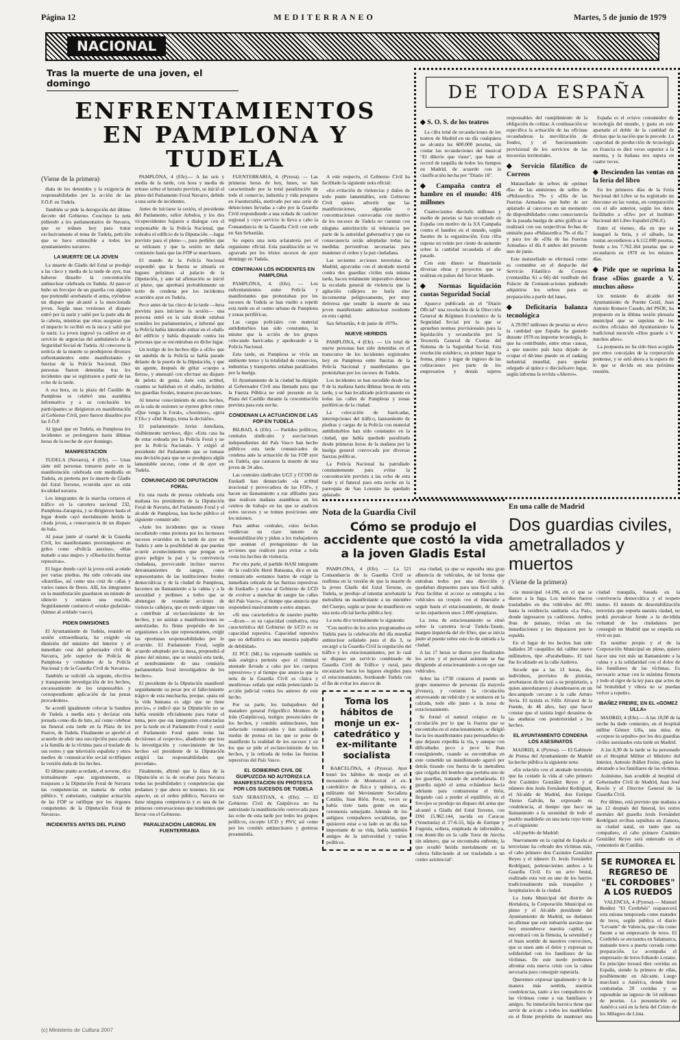Página 12 MEDITERRANEO Martes, 5 de junio de 1979
NACIONAL
Tras la muerte de una joven, el domingo
ENFRENTAMIENTOS
EN PAMPLONA Y TUDELA
(Viene de la primera)
diata de los detenidos y la exigencia de responsabilidades por la acción de las F.O.P. en Tudela.
También se pide la derogación del último decreto del Gobierno. Concluye la nota pidiendo a los parlamentarios de Navarra, que se reúnen hoy para tratar exclusivamente el tema de Tudela, petición que se hace extensible a todos los ayuntamientos navarros.
LA MUERTE DE LA JOVEN
La muerte de Gladis del Estal se produjo a las cinco y media de la tarde de ayer, tras haberse disuelto la concentración antinuclear celebrada en Tudela. Al parecer hubo un forcejeo de un guardia con alguien que pretendió arrebatarle el arma, oyéndose un disparo que alcanzó a la mencionada joven. Según unas versiones el disparo entró por la nariz y salió por la parte alta de la cabeza, mientras que otras aseguran que el impacto lo recibió en la nuca y salió por la nariz. La joven ingresó ya cadáver en el servicio de urgencias del ambulatorio de la Seguridad Social de Tudela. Al conocerse la noticia de la muerte se produjeron diversos enfrentamientos entre manifestantes y fuerzas de la Policía Nacional. Diez personas fueron detenidas tras los incidentes que se registraron a partir de las ocho de la tarde.
A esa hora, en la plaza del Castillo de Pamplona se celebró una asamblea informativa y a su conclusión los participantes se dirigieron en manifestación al Gobierno Civil, pero fueron disueltos por las F.O.P.
Al igual que en Tudela, en Pamplona los incidentes se prolongaron hasta últimas horas de la noche de ayer domingo.
MANIFESTACION
TUDELA (Navarra), 4 (Efe). — Unas siete mil personas tomaron parte en la manifestación celebrada este mediodía en Tudela, en protesta por la muerte de Gladis del Estal Terreno, ocurrida ayer en esta localidad navarra.
Los integrantes de la marcha cortaron el tráfico en la carretera nacional 232, Pamplona-Zaragoza, y se dirigieron hasta el lugar donde cayó mortalmente herida la citada joven, a consecuencia de un disparo de bala.
Al pasar junto al cuartel de la Guardia Civil, los manifestantes prorrumpieron en gritos como «Policía asesina», «Han matado a una mujer» y «Disolución fuerzas represivas».
El lugar donde cayó la joven está acotado por varias piedras. Ha sido colocada una «ikurriña», así como una cruz de cañas y varios ramos de flores. Allí, los integrantes en la manifestación guardaron un minuto de silencio y rezaron una oración. Seguidamente cantaron el «eusko gudariak» (himno al soldado vasco).
PIDEN DIMISIONES
El Ayuntamiento de Tudela, reunido en sesión extraordinaria, ha exigido «la dimisión del ministro del Interior y el inmediato cese del gobernador civil de Navarra, jefe superior de Policía de Pamplona y condantes de la Policía Nacional y de la Guardia Civil de Navarra».
También se solicitó «la urgente, efectiva y transparente investigación de los hechos, encausamiento de los responsables y correspondiente aplicación de las penas procedentes».
Se acordó igualmente colocar la bandera de Tudela a media asta y declarar esta jornada como día de luto, así como celebrar un funeral esta tarde en la Plaza de los Fueros, de Tudela. Finalmente se aprobó el acuerdo de abrir una suscripción para ayuda a la familia de la víctima para el traslado de sus restos y que televisión española y otros medios de comunicación social rectifiquen la versión dada de los hechos.
El último punto acordado, el noveno, dice textualmente «que urgentemente, se traspasen a la Diputación Foral de Navarra las competencias en materia de orden público. Y entretanto, cualquier actuación de las FOP se ratifique por los órganos competentes de la Diputación Foral de Navarra».
INCIDENTES ANTES DEL PLENO
PAMPLONA, 4 (Efe).— A las seis y media de la tarde, con hora y media de retraso sobre el horario previsto, se inició el pleno del Parlamento Foral Navarro, debido a una serie de incidentes.
Antes de iniciarse la sesión, el presidente del Parlamento, señor Arbeloa, y los dos vicepresidentes bajaron a dialogar con el responsable de la Policía Nacional, que rodeaba el edificio de la Diputación —lugar previsto para el pleno—, para pedirles que se retirasen y que la sesión no daría comienzo hasta que las FOP se marchasen.
El mando de la Policía Nacional respondió que la fuerza se situaría en lugares próximos al palacio de la Diputación, y ante tal afirmación se inició el pleno, que aprobará probablemente un texto de condena por los incidentes ocurridos ayer en Tudela.
Poco antes de las cinco de la tarde —hora prevista para iniciarse la sesión— una persona entró en la sala donde estaban reunidos los parlamentarios, e informó que la Policía había intentado entrar en el «hall» del edificio y había disparado contra las personas que se encontraban en dicho lugar.
Un testigo de los hechos dijo a «Efe» que un autobús de la Policía se había parado delante de la puerta de la Diputación, y que un agente, después de gritar «cuerpo a tierra», y amenazó con efectuar un disparo de pelota de goma. Ante esta actitud, cuantos se hallaban en el «hall», incluidos los guardias forales, tomaron precauciones.
Al tenerse conocimiento de estos hechos, en la sala de sesiones se oyeron gritos como «Que venga la Foral», «Asesinos», «gora ETA» y «Del Burgo, toma la decisión».
El parlamentario Javier Antoñana, visiblemente nervioso, dijo: «Esta casa ha de estar rodeada por la Policía Foral y no por la Policía Nacional». Y exigió al presidente del Parlamento que se tomase una decisión para que no se produjera algún lamentable suceso, como el de ayer en Tudela.
COMUNICADO DE DIPUTACION FORAL
En una rueda de prensa celebrada esta mañana los presidentes de la Diputación Foral de Navarra, del Parlamento Foral y el alcalde de Pamplona, han hecho público el siguiente comunicado:
«Ante los incidentes que se vienen sucediendo como protesta por los luctuosos sucesos ocurridos en la tarde de ayer en Tudela y ante la posibilidad de que puedan ocurrir acontecimientos que pongan en grave peligro la paz y la convivencia ciudadana, provocando incluso nuevos derramamientos de sangre, como representantes de las instituciones forales democráticas y de la ciudad de Pamplona, hacemos un llamamiento a la calma y a la serenidad y pedimos a todos que se abstengan de reanudar acciones de violencia callejera, que en modo alguno van a contribuir al esclarecimiento de los hechos, y no asistan a manifestaciones no autorizadas. Es firme propósito de los organismos a los que representamos, exigir las oportunas responsabilidades por lo ocurrido. El Parlamento Foral, según acuerdo adoptado por la mesa, propondrá al pleno del mismo, que se reunirá esta tarde, el nombramiento de una comisión parlamentaria foral investigadora de los hechos».
El presidente de la Diputación manifestó seguidamente su pesar por el fallecimiento trágico de esta muchacha, porque, «para mí la vida humana es algo que no tiene precio», e indicó que la Diputación no se había reunido oficialmente para tratar el tema, pero que sus integrantes contactarían por la tarde en el Parlamento Foral y «será el Parlamento Foral quien tome las decisiones al respecto», añadiendo que tras la investigación y conocimiento de los hechos «el presidente de la Diputación exigirá las responsabilidades que procedan».
Finalmente, afirmó que la línea de la Diputación es la de recabar para Navarra todas las posibilidades y competencias que podamos y que ahora no tenemos. En ese aspecto, en el orden público, Navarra no tiene ninguna competencia y es una de las primeras conversaciones que tendremos que llevar con el Gobierno.
PARALIZACION LABORAL EN FUENTERRABIA
FUENTERRABIA, 4. (Pyresa). — Las primeras horas de hoy, lunes, se han caracterizado por la total paralización de todo el comercio, industria y vida pesquera en Fuenterrabía, motivado por una serie de detenciones llevadas a cabo por la Guardia Civil respondiendo a una redada de carácter regional y cuyo servicio lo lleva a cabo la Comandancia de la Guardia Civil con sede en San Sebastián.
Se espera una nota aclaratoria por el organismo oficial. Esta paralización se ve agravada por los tristes sucesos de ayer domingo en Tudela.
CONTINUAN LOS INCIDENTES EN PAMPLONA
PAMPLONA, 4. (Efe). — Los enfrentamientos entre Policía y manifestantes que protestaban por los sucesos de Tudela se han vuelto a repetir esta tarde en el centro urbano de Pamplona y zonas periféricas.
Las cargas policiales con material antidisturbios han sido constantes, lo mismo que la acción de los grupos colocando barricadas y apedreando a la Policía Nacional.
Esta tarde, en Pamplona se vivía un ambiente tenso y la totalidad de comercios, industrias y transportes estaban paralizados por la huelga.
El Ayuntamiento de la ciudad ha dirigido al Gobernador Civil una llamada para que la Fuerza Pública no esté presente en la Plaza del Castillo durante la concentración prevista para esta noche.
CONDENAN LA ACTUACION DE LAS FOP EN TUDELA
BILBAO, 4. (Efe). — Partidos políticos, centrales sindicales y asociaciones independientes del País Vasco han hecho públicos esta tarde comunicados de condena ante la actuación de las FOP ayer en Tudela, que causaron la muerte de una joven de 24 años.
Las centrales sindicales UGT y CCOO de Euskadi han denunciado «la actitud irracional y provocadora de las FOP», y hacen un llamamiento a sus afiliados para que realicen mañana asambleas en los centros de trabajo en las que se analicen estos sucesos y se tomen posiciones ante los mismos.
Para ambas centrales, estos hechos conllevan un claro intento de desestabilización y piden a los trabajadores que asuman el protagonismo de las acciones que realicen para evitar a toda costa los hechos de violencia.
Por otra parte, el partido HASI integrante de la coalición Herri Batasuna, dice en un comunicado «estamos hartos de exigir la inmediata retirada de las fuerzas represivas de Euskadi» y acusa al Gobierno de UCD de «volver a manchar de sangre las calles del País Vasco», al tiempo que anuncia que responderá masivamente a estos ataques.
«Si una característica de nuestro pueblo —dicen— es su capacidad combativa, otra característica del Gobierno de UCD es su capacidad represiva. Capacidad represiva que en definitiva es una muestra palpable de debilidad».
El PCE (ML) ha expresado también su más enérgica protesta «por el criminal atentado llevado a cabo por los cuerpos represivos» y al tiempo que anuncia que la nota de la Guardia Civil es cínica y mentirosa» señala que están potenciando la acción judicial contra los autores de este hecho.
Por su parte, los trabajadores del matadero general Frigorífico Montero de Irún (Guipúzcoa), testigos presenciales de los hechos, y comités antinucleares, han redactado comunicados y han realizado ruedas de prensa en las que se pone de manifiesto la realidad de los sucesos y en los que se pide el esclarecimiento de los hechos, y la retirada de todas las fuerzas represivas del País Vasco.
EL GOBIERNO CIVIL DE GUIPUZCOA NO AUTORIZA LA MANIFESTACION EN PROTESTA POR LOS SUCESOS DE TUDELA
SAN SEBASTIAN, 4. (Efe). — El Gobierno Civil de Guipúzcoa no ha autorizado la manifestación convocada para las ocho de esta tarde por todos los grupos políticos, excepto UCD y PNV, así como por los comités antinucleares y gestoras proamnistía.
A este respecto, el Gobierno Civil ha facilitado la siguiente nota oficial:
«En evitación de violencias y daños de todo punto lamentables, este Gobierno Civil quiere advertir que las manifestaciones, algaradas o concentraciones convocadas con motivo de los sucesos de Tudela no cuentan con ninguna autorización ni tolerancia por parte de la autoridad gubernativa y que en consecuencia serán adoptadas todas las medidas preventivas necesarias para mantener el orden y la paz ciudadana.
Las recientes acciones terroristas de Madrid, agravadas con el atentado mortal contra dos guardias civiles esta misma tarde, hacen totalmente imperativo detener la escalada general de violencia que la agitación callejera no haría sino incrementar peligrosamente, por muy dolorosa que resulte la muerte de una joven manifestante antinuclear residente en esta capital.
San Sebastián, 4 de junio de 1979».
NUEVE HERIDOS
PAMPLONA, 4 (Efe). — Un total de nueve personas han sido detenidas en el transcurso de los incidentes registrados hoy en Pamplona entre fuerzas de la Policía Nacional y manifestantes que protestaban por los sucesos de Tudela.
Los incidentes se han sucedido desde las 9 de la mañana hasta últimas horas de esta tarde, y se han localizado prácticamente en todas las calles de Pamplona y zonas periféricas de la ciudad.
La colocación de barricadas, interrupciones del tráfico, lanzamiento de piedras y cargas de la Policía con material antidisturbios han sido constantes en la ciudad, que había quedado paralizada desde primeras horas de la mañana por la huelga general convocada por diversas fuerzas políticas.
La Policía Nacional ha patrullado constantemente para evitar la concentración prevista a las ocho de esta tarde y el funeral para esta noche en la parroquia de San Lorenzo ha quedado aplazado.
DE TODA ESPAÑA
◆ S. O. S. de los teatros
La cifra total de recaudaciones de los teatros de Madrid en un día cualquiera no alcanza las 600.000 pesetas, sin contar las recaudaciones del musical "El diluvio que viene", que bate el record de taquilla de todos los tiempos en Madrid, de acuerdo con la clasificación hecha por "Diario 16".
◆ Campaña contra el hambre en el mundo: 416 millones
Cuatrocientos dieciséis millones y medio de pesetas se han recaudado en España con motivo de la XX Campaña contra el hambre en el mundo, según fuentes de la organización. Esta cifra supone un veinte por ciento de aumento sobre la cantidad recaudada el año pasado.
Con este dinero se financiarán diversas obras y proyectos que se realizan en países del Tercer Mundo.
◆ Normas liquidación cuotas Seguridad Social
Aparece publicada en el "Diario Oficial" una resolución de la Dirección General de Régimen Económico de la Seguridad Social por la que se aprueban normas provisionales para la liquidación y recaudación por la Tesorería General de Cuotas del Sistema de la Seguridad Social. Esta resolución establece, en primer lugar la forma, plazo y lugar de ingreso de las cotizaciones por parte de los empresarios y demás sujetos responsables del cumplimiento de la obligación de cotizar. A continuación se especifica la actuación de las oficinas recaudadoras la movilización de fondos, y el funcionamiento provisional de los servicios de las tesorerías territoriales.
◆ Servicio filatélico de Correos
Matasellado de sobres de «primer día» de las emisiones de sellos de «Philaserdica 79» y «Día de las Fuerzas Armadas» que hubo de ser aplazado al carecerse en un momento de disponibilidades como consecuencia de la pasada huelga de artes gráficas se realizará con sus respectivas fechas de emisión para «Philaserdica 79» el día 7 y para los de «Día de las Fuerzas Armadas» el día 8 ambos del presente mes de junio.
Este matasellado se efectuará como es costumbre en el despacho del Servicio Filatélico de Correos (ventanillas 61 a 66) del vestíbulo del Palacio de Comunicaciones pudiendo adquirirse los sobres para su preparación a partir del lunes.
◆ Deficitaria balanza tecnológica
A 29.987 millones de pesetas se eleva la cantidad que España ha gastado durante 1978 en importar tecnología, lo que ha contribuido, entre otras causas, a que nuestro país haya dejado de ocupar el décimo puesto en el ranking industrial mundial, para quedar relegado al quince o dieciséisavo lugar, según informa la revista «Ahorro».
España es el octavo consumidor de tecnología del mundo, y gasta en este apartado el doble de la cantidad de divisas que la nación que la precede. La capacidad de producción de tecnología en Francia es diez veces superior a la nuestra, y la italiana nos supera en cuatro veces.
◆ Descienden las ventas en la feria del libro
En los primeros días de la Feria Nacional del Libro se ha registrado un descenso en las ventas, en comparación con el año anterior, según los datos facilitados a «Efe» por el Instituto Nacional del Libro Español (INLE).
Entre el viernes, día en que se inauguró la feria, y el sábado, las ventas ascendieron a 6.112.000 pesetas, frente a los 7.762.164 pesetas que se recaudaron en 1978 en los mismos días.
◆ Pide que se suprima la frase «Dios guarde a V. muchos años»
Un teniente de alcalde del Ayuntamiento de Puente Genil, Juan Antonio Romero Casado, del PSOE, ha propuesto en la última sesión plenaria municipal que se suprima de los escritos oficiales del Ayuntamiento la tradicional mención «Dios guarde a V. muchos años».
La propuesta no ha sido bien acogida por otros concejales de la corporación pontense, y se está ahora a la espera de lo que se decida en una próxima reunión.
Nota de la Guardia Civil
Cómo se produjo el accidente que costó la vida a la joven Gladis Estal
PAMPLONA, 4 (Efe). — La 521 Comandancia de la Guardia Civil se reafirma en la versión de que la muerte de la joven Gladis del Estal Terreno, en Tudela, se produjo al intentar arrebatarle la metralleta un manifestante a un miembro del Cuerpo, según se pone de manifiesto en una nota oficial hecha pública hoy.
La nota dice textualmente lo siguiente:
"Con motivo de los actos programados en Tudela para la celebración del día mundial antinuclear señalado para el día 3, se encargó a la Guardia Civil la regulación del tráfico y los estacionamientos, por lo cual se dispuso un servicio combinado de Guardia Civil de Tráfico y rural, para encauzarlo hacia los lugares elegidos para el estacionamiento, bordeando Tudela con el fin de evitar los atascos de
Toma los hábitos de monje un ex-catedrático y ex-militante socialista
BARCELONA, 4 (Pyresa). Ayer tomó los hábitos de monje en el monasterio de Montserrat el ex-catedrático de física y química, ex-militante del Movimiento Socialista Catalán, Juan Rión. Pocas, veces se había visto tanta gente en una ceremonia semejante. Además de los antiguos compañeros socialistas, que quisieron estar a su lado en un día tan importante de su vida, había también amigos de la universidad y varios políticos.
esa ciudad, ya que se esperaba una gran afluencia de vehículos, de tal forma que entraban todos por una dirección y quedaban dispuestos para una fácil salida. Para facilitar el acceso se entregaba a los vehículos un croquis con el itinerario a seguir hasta el estacionamiento, de donde se les repartieron unos 2.000 ejemplares.
La zona de estacionamiento se situó sobre la carretera local Tudela-Tauste, margen izquierda del río Ebro, que se inicia junto al puente sobre este río de entrada a la ciudad.
A las 17 horas se dieron por finalizados los actos y el personal asistente se fue dirigiendo al estacionamiento a recoger sus vehículos.
Sobre las 17'30 cruzaron el puente un grupo numeroso de personas (la mayoría jóvenes), y cortaron la circulación atravesando un vehículo y se sentaron en la calzada, todo ello junto a la zona de estacionamiento.
Se formó el natural colapso en la circulación por lo que la Fuerza que se encontraba en el estacionamiento, se dirigió hacia los manifestantes para persuadirles de que dejasen expedita la vía, y aunque con dificultades poco a poco lo iban consiguiendo, cuando se encontraban en este cometido un manifestando agarró por detrás tirando con fuerza de la metralleta que colgaba del hombro que portaba uno de los guardias, tratando de arrebatársela. El guardia sujetó el arma echándose hacia adelante para contrarrestar el tirón, llegando casi a perder el equilibrio, en el forcejeo se produjo un disparo del arma que alcanzó a Gladis del Estal Terreno, con DNI 15.962.144, nacida en Caracas (Venezuela) el 27-6-55, hija de Enrique y Eugenia, soltera, empleada de informática, con domicilio en la calle Torre de Atocha sin número, que se encontraba enfrente, la que resultó herida mortalmente en la cabeza falleciendo al ser trasladada a un centro asistencial".
En una calle de Madrid
Dos guardias civiles, ametrallados y muertos
(Viene de la primera)
cia municipal 14.196, en el que se dieron a la fuga. Los heridos fueron trasladados en dos vehículos del 091 hasta la residencia sanitaria «La Paz», donde ingresaron ya cadáveres. Ambos iban de paisano, vivían en las inmediaciones y les dispararon por la espalda.
En el lugar de los hechos han sido hallados 20 casquillos del calibre nueve milímetros, tipo «Parabellum». El taxi fue localizado en la calle Andorra.
Sucede que a las 13 horas, dos individuos, provistos de pistolas, arrebataron dicho taxi a su propietario, a quien amordazaron y abandonaron en un descampado cercano a la calle Arturo Soria. El taxista es Félix Alvarez de la Fuente, de 46 años, hay que hacer constar que el taxista logró desasirse de las ataduras con posterioridad a los hechos.
EL AYUNTAMIENTO CONDENA LOS ASESINATOS
MADRID, 4. (Pyresa). — El Gabinete de Prensa del Ayuntamiento de Madrid ha hecho pública la siguiente nota:
«En relación con el atentado terrorista que ha costado la vida al cabo primero don Casimiro González Reyes y al número don Jesús Fernández Rodríguez, el Alcalde de Madrid, don Enrique Tierno Galván, ha expresado su condolencia, al tiempo que hace un llamamiento a la serenidad de todo el pueblo madrileño en una nota cuyo texto es el siguiente:
«Al pueblo de Madrid:
Nuevamente en la capital de España el terrorismo ha cobrado dos víctimas más, el cabo primero don Casimiro González Reyes y el número D. Jesús Fernández Rodríguez, pertenecientes ambos a la Guardia Civil. Es un acto brutal, realizado esta vez en uno de los barrios tradicionalmente más tranquilos y hospitalarios de la ciudad.
La Junta Municipal del distrito de Hortaleza, la Corporación Municipal en pleno y el Alcalde presidente del Ayuntamiento de Madrid, no dudamos en afirmar que este nubarrón asesino que hoy ensombrece nuestra capital, se encontrará con la firmeza, la serenidad y el buen sentido de nuestros convecinos, que se unen ante el dolor y expresan su solidaridad con los familiares de las víctimas. De este modo podremos afrontar esta nueva crisis con la calma necesaria para conseguir superarla.
Queremos expresar igualmente y de la manera más sentida, nuestras condolencias, tanto a los compañeros de las víctimas como a sus familiares y amigos. Su inmolación heroica tiene que servir de acicate a todos los madrileños en el firme propósito de mantener una ciudad tranquila, basada en la convivencia democrática y el respeto mutuo. El intento de desestabilización terrorista que soporta nuestra ciudad, no podrá prevalecer frente a la decidida voluntad de los ciudadanos por conseguir un Madrid que se empeña en vivir en paz.
En nombre propio y el de la Corporación Municipal en pleno, quiero hacer una vez más un llamamiento a la calma y a la solidaridad con el dolor de los familiares de las víctimas. Es necesario actuar con la máxima firmeza y todo el rigor de la ley para que actos de tal brutalidad y vileza no se puedan volver a repetir».
IBAÑEZ FREIRE, EN EL «GOMEZ ULLA»
MADRID, 4 (Efe).— A las 10,00 de la noche ha dado comienzo, en el hospital militar Gómez Ulla, una misa de «corpore in sepulto» por los dos guardias civiles asesinados esta tarde en Madrid.
A las 8,30 de la tarde se ha personado en el Hospital Militar el Ministro del Interior, Antonio Ibáñez Freire, quien ha abrazado a los familiares de las víctimas.
Asimismo, han acudido al hospital el Gobernador Civil de Madrid, Juan José Rosón y el Director General de la Guardia Civil.
Por último, está previsto que mañana a las 12 después del funeral, los restos mortales del guardia Jesús Fernández Rodríguez reciban sepultura en Zamora, su ciudad natal, en tanto que su compañero, el cabo primero Casimiro González Reyes será enterrado en el cementerio de Canillas.
SE RUMOREA EL REGRESO DE "EL CORDOBES" A LOS RUEDOS
VALENCIA, 4 (Pyresa).— Manuel Benítez "El Cordobés" reaparecerá esta misma temporada como matador de toros, según publica el diario "Levante" de Valencia, que cita como fuente a un empresario de toros. El Cordobés se encuentra en Salamanca, matando toros a puerta cerrada como preparación. Le acompaña el empresario de toros Eduardo Lozano. En principio toreará diez corridas en España, siendo la primera de ellas, posiblemente en Alicante. Luego marchará a América, donde tiene contratadas 20 corridas y se supondrán un ingreso de 54 millones de pesetas. La presentación en América será en la feria del Cristo de los Milagros de Lima.
(c) Ministerio de Cultura 2007